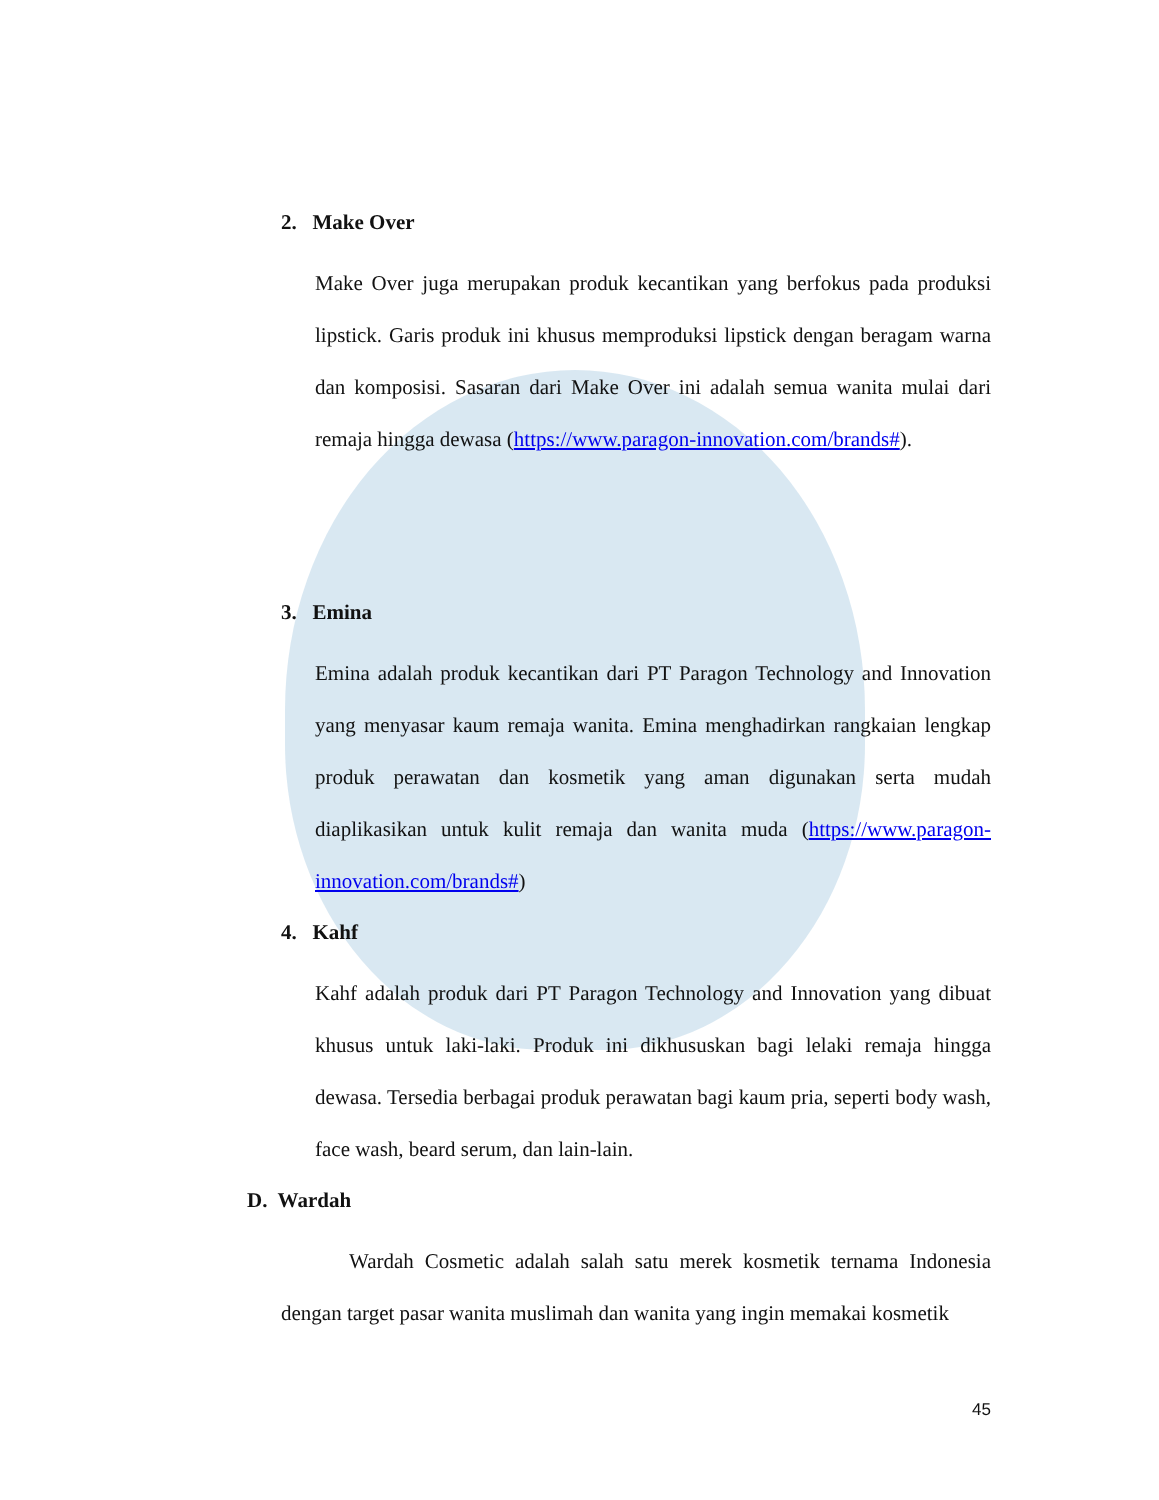2. Make Over
Make Over juga merupakan produk kecantikan yang berfokus pada produksi lipstick. Garis produk ini khusus memproduksi lipstick dengan beragam warna dan komposisi. Sasaran dari Make Over ini adalah semua wanita mulai dari remaja hingga dewasa (https://www.paragon-innovation.com/brands#).
3. Emina
Emina adalah produk kecantikan dari PT Paragon Technology and Innovation yang menyasar kaum remaja wanita. Emina menghadirkan rangkaian lengkap produk perawatan dan kosmetik yang aman digunakan serta mudah diaplikasikan untuk kulit remaja dan wanita muda (https://www.paragon-innovation.com/brands#)
4. Kahf
Kahf adalah produk dari PT Paragon Technology and Innovation yang dibuat khusus untuk laki-laki. Produk ini dikhususkan bagi lelaki remaja hingga dewasa. Tersedia berbagai produk perawatan bagi kaum pria, seperti body wash, face wash, beard serum, dan lain-lain.
D. Wardah
Wardah Cosmetic adalah salah satu merek kosmetik ternama Indonesia dengan target pasar wanita muslimah dan wanita yang ingin memakai kosmetik
45